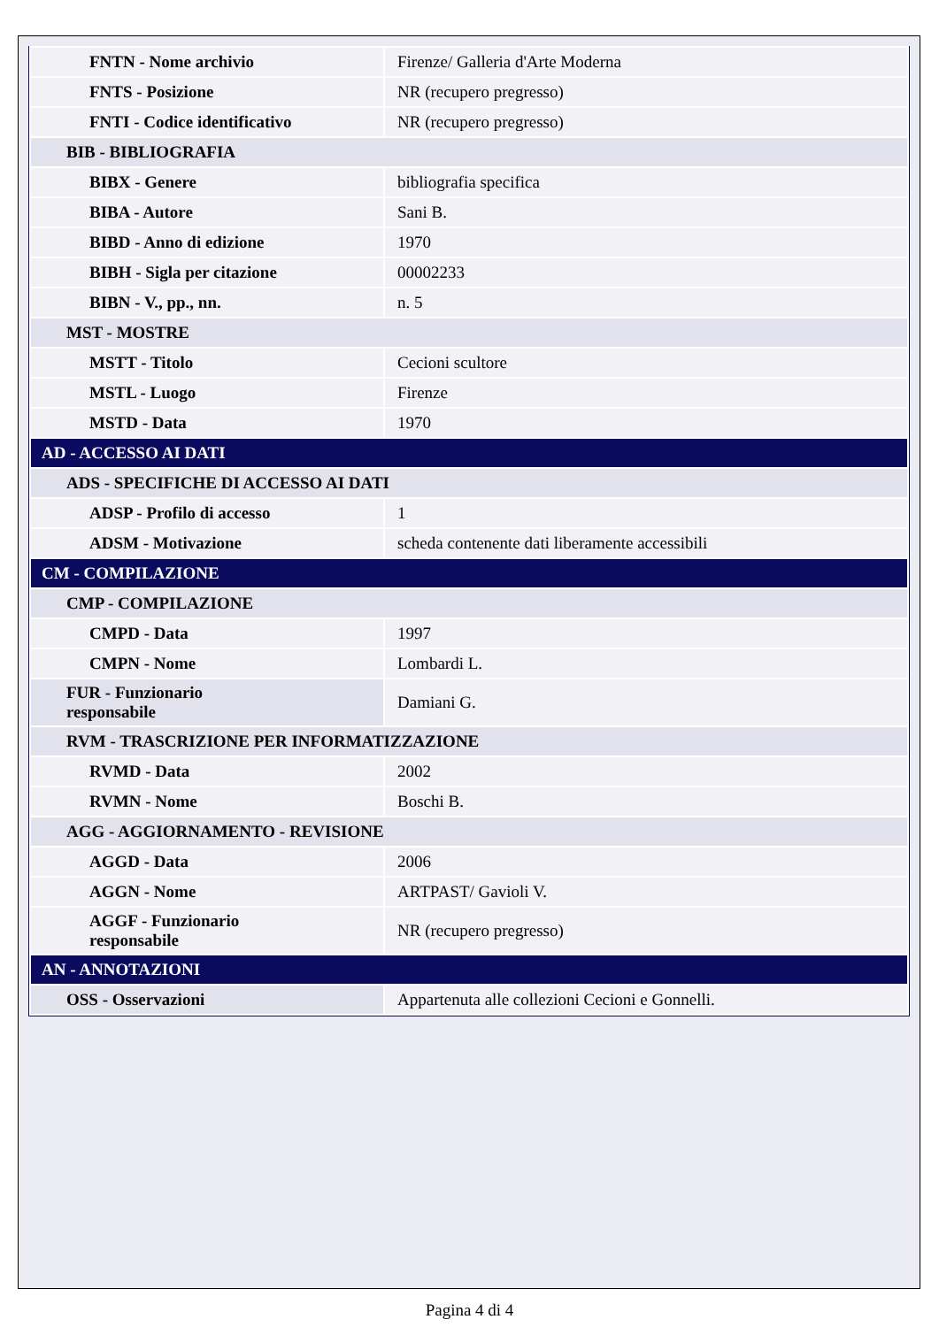| FNTN - Nome archivio | Firenze/ Galleria d'Arte Moderna |
| FNTS - Posizione | NR (recupero pregresso) |
| FNTI - Codice identificativo | NR (recupero pregresso) |
| BIB - BIBLIOGRAFIA | |
| BIBX - Genere | bibliografia specifica |
| BIBA - Autore | Sani B. |
| BIBD - Anno di edizione | 1970 |
| BIBH - Sigla per citazione | 00002233 |
| BIBN - V., pp., nn. | n. 5 |
| MST - MOSTRE | |
| MSTT - Titolo | Cecioni scultore |
| MSTL - Luogo | Firenze |
| MSTD - Data | 1970 |
| AD - ACCESSO AI DATI | |
| ADS - SPECIFICHE DI ACCESSO AI DATI | |
| ADSP - Profilo di accesso | 1 |
| ADSM - Motivazione | scheda contenente dati liberamente accessibili |
| CM - COMPILAZIONE | |
| CMP - COMPILAZIONE | |
| CMPD - Data | 1997 |
| CMPN - Nome | Lombardi L. |
| FUR - Funzionario responsabile | Damiani G. |
| RVM - TRASCRIZIONE PER INFORMATIZZAZIONE | |
| RVMD - Data | 2002 |
| RVMN - Nome | Boschi B. |
| AGG - AGGIORNAMENTO - REVISIONE | |
| AGGD - Data | 2006 |
| AGGN - Nome | ARTPAST/ Gavioli V. |
| AGGF - Funzionario responsabile | NR (recupero pregresso) |
| AN - ANNOTAZIONI | |
| OSS - Osservazioni | Appartenuta alle collezioni Cecioni e Gonnelli. |
Pagina 4 di 4